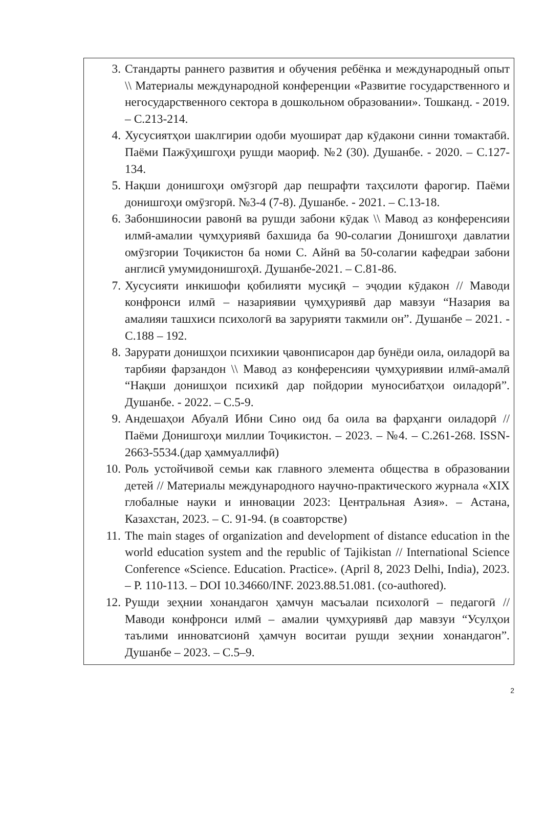3. Стандарты раннего развития и обучения ребёнка и международный опыт \\ Материалы международной конференции «Развитие государственного и негосударственного сектора в дошкольном образовании». Тошканд. - 2019. – С.213-214.
4. Хусусиятҳои шаклгирии одоби муошират дар кӯдакони синни томактабӣ. Паёми Пажӯҳишгоҳи рушди маориф. №2 (30). Душанбе. - 2020. – С.127-134.
5. Нақши донишгоҳи омӯзгорӣ дар пешрафти таҳсилоти фарогир. Паёми донишгоҳи омӯзгорӣ. №3-4 (7-8). Душанбе. - 2021. – С.13-18.
6. Забоншиносии равонӣ ва рушди забони кӯдак \\ Мавод аз конференсияи илмӣ-амалии ҷумҳуриявӣ бахшида ба 90-солагии Донишгоҳи давлатии омӯзгории Тоҷикистон ба номи С. Айнӣ ва 50-солагии кафедраи забони англисӣ умумидонишгоҳӣ. Душанбе-2021. – С.81-86.
7. Хусусияти инкишофи қобилияти мусиқӣ – эҷодии кӯдакон // Маводи конфронси илмӣ – назариявии ҷумҳуриявӣ дар мавзуи “Назария ва амалияи ташхиси психологӣ ва зарурияти такмили он”. Душанбе – 2021. - С.188 – 192.
8. Зарурати донишҳои психикии ҷавонписарон дар бунёди оила, оиладорӣ ва тарбияи фарзандон \\ Мавод аз конференсияи ҷумҳуриявии илмӣ-амалӣ “Нақши донишҳои психикӣ дар пойдории муносибатҳои оиладорӣ”. Душанбе. - 2022. – С.5-9.
9. Андешаҳои Абуалӣ Ибни Сино оид ба оила ва фарҳанги оиладорӣ // Паёми Донишгоҳи миллии Тоҷикистон. – 2023. – №4. – С.261-268. ISSN-2663-5534.(дар ҳаммуаллифӣ)
10. Роль устойчивой семьи как главного элемента общества в образовании детей // Материалы международного научно-практического журнала «XIX глобалные науки и инновации 2023: Центральная Азия». – Астана, Казахстан, 2023. – С. 91-94. (в соавторстве)
11. The main stages of organization and development of distance education in the world education system and the republic of Tajikistan // International Science Conference «Science. Education. Practice». (April 8, 2023 Delhi, India), 2023. – P. 110-113. – DOI 10.34660/INF. 2023.88.51.081. (co-authored).
12. Рушди зеҳнии хонандагон ҳамчун масъалаи психологӣ – педагогӣ // Маводи конфронси илмӣ – амалии ҷумҳуриявӣ дар мавзуи “Усулҳои таълими инноватсионӣ ҳамчун воситаи рушди зеҳнии хонандагон”. Душанбе – 2023. – С.5–9.
2